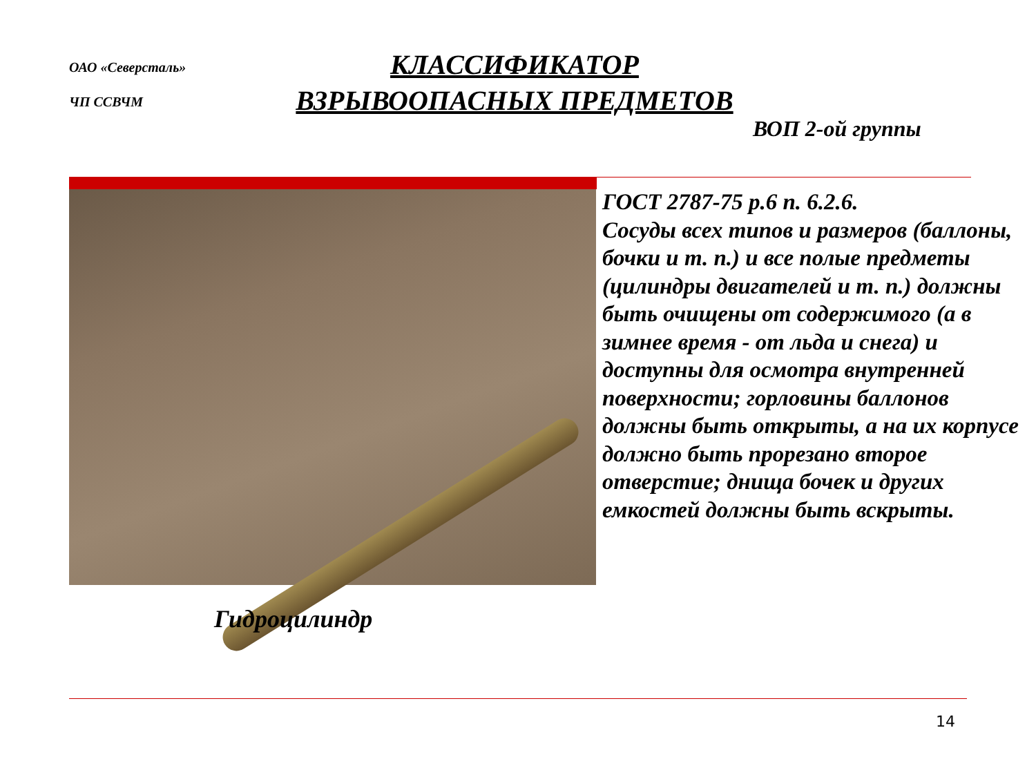ОАО «Северсталь»
ЧП ССВЧМ
КЛАССИФИКАТОР
ВЗРЫВООПАСНЫХ ПРЕДМЕТОВ
ВОП 2-ой группы
ГОСТ 2787-75 р.6 п. 6.2.6.
Сосуды всех типов и размеров (баллоны, бочки и т. п.) и все полые предметы (цилиндры двигателей и т. п.) должны быть очищены от содержимого (а в зимнее время - от льда и снега) и доступны для осмотра внутренней поверхности; горловины баллонов должны быть открыты, а на их корпусе должно быть прорезано второе отверстие; днища бочек и других емкостей должны быть вскрыты.
Гидроцилиндр
14